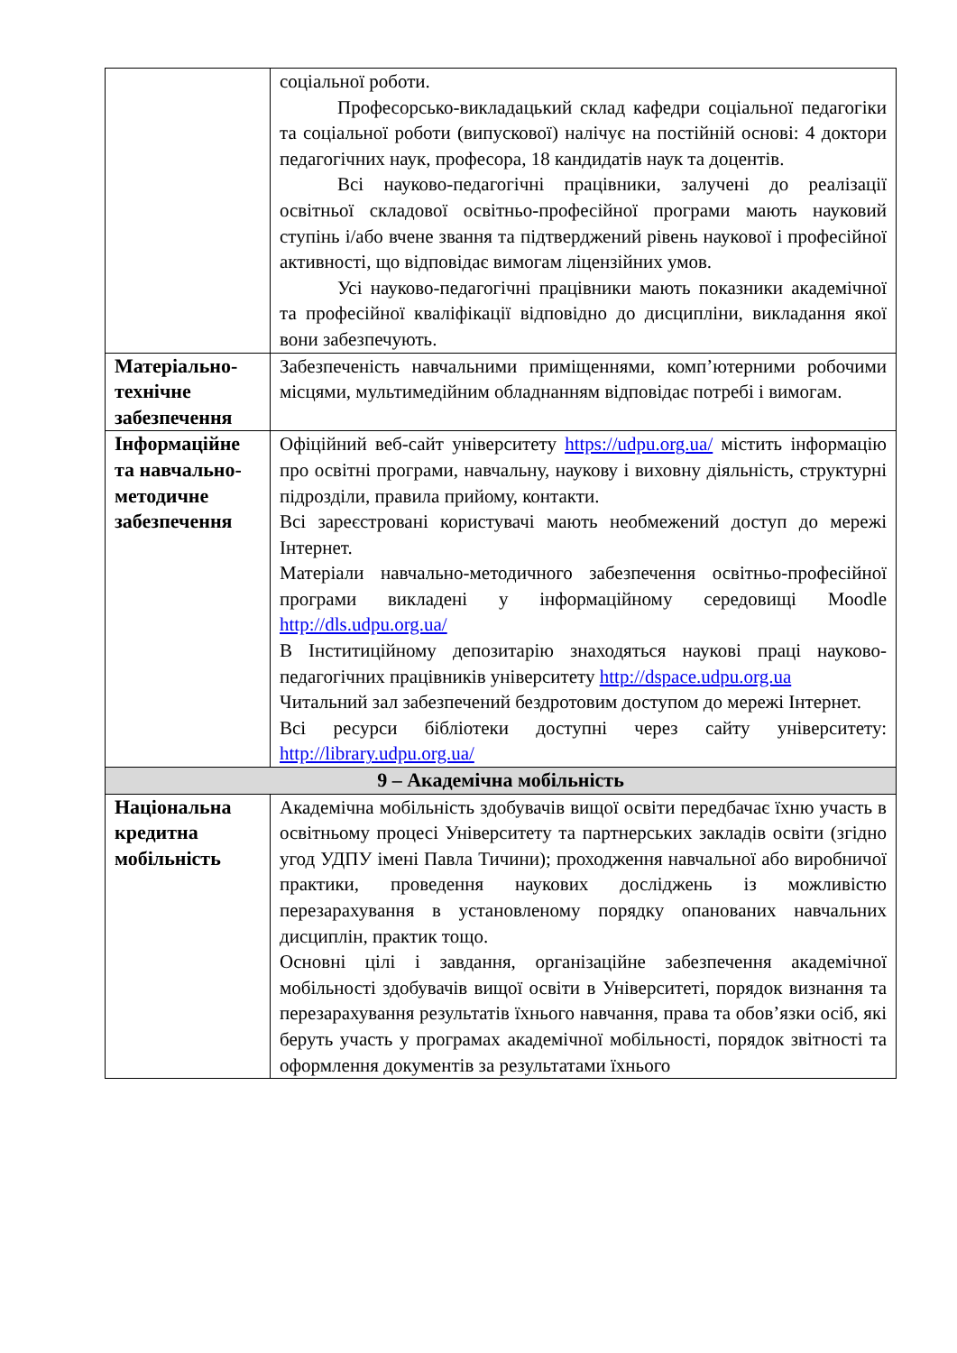| | соціальної роботи. Професорсько-викладацький склад кафедри соціальної педагогіки та соціальної роботи (випускової) налічує на постійній основі: 4 доктори педагогічних наук, професора, 18 кандидатів наук та доцентів. Всі науково-педагогічні працівники, залучені до реалізації освітньої складової освітньо-професійної програми мають науковий ступінь і/або вчене звання та підтверджений рівень наукової і професійної активності, що відповідає вимогам ліцензійних умов. Усі науково-педагогічні працівники мають показники академічної та професійної кваліфікації відповідно до дисципліни, викладання якої вони забезпечують. |
| Матеріально-технічне забезпечення | Забезпеченість навчальними приміщеннями, комп’ютерними робочими місцями, мультимедійним обладнанням відповідає потребі і вимогам. |
| Інформаційне та навчально-методичне забезпечення | Офіційний веб-сайт університету https://udpu.org.ua/ містить інформацію про освітні програми, навчальну, наукову і виховну діяльність, структурні підрозділи, правила прийому, контакти. Всі зареєстровані користувачі мають необмежений доступ до мережі Інтернет. Матеріали навчально-методичного забезпечення освітньо-професійної програми викладені у інформаційному середовищі Moodle http://dls.udpu.org.ua/ В Інститиційному депозитарію знаходяться наукові праці науково-педагогічних працівників університету http://dspace.udpu.org.ua Читальний зал забезпечений бездротовим доступом до мережі Інтернет. Всі ресурси бібліотеки доступні через сайту університету: http://library.udpu.org.ua/ |
| 9 – Академічна мобільність | |
| Національна кредитна мобільність | Академічна мобільність здобувачів вищої освіти передбачає їхню участь в освітньому процесі Університету та партнерських закладів освіти (згідно угод УДПУ імені Павла Тичини); проходження навчальної або виробничої практики, проведення наукових досліджень із можливістю перезарахування в установленому порядку опанованих навчальних дисциплін, практик тощо. Основні цілі і завдання, організаційне забезпечення академічної мобільності здобувачів вищої освіти в Університеті, порядок визнання та перезарахування результатів їхнього навчання, права та обов’язки осіб, які беруть участь у програмах академічної мобільності, порядок звітності та оформлення документів за результатами їхнього |